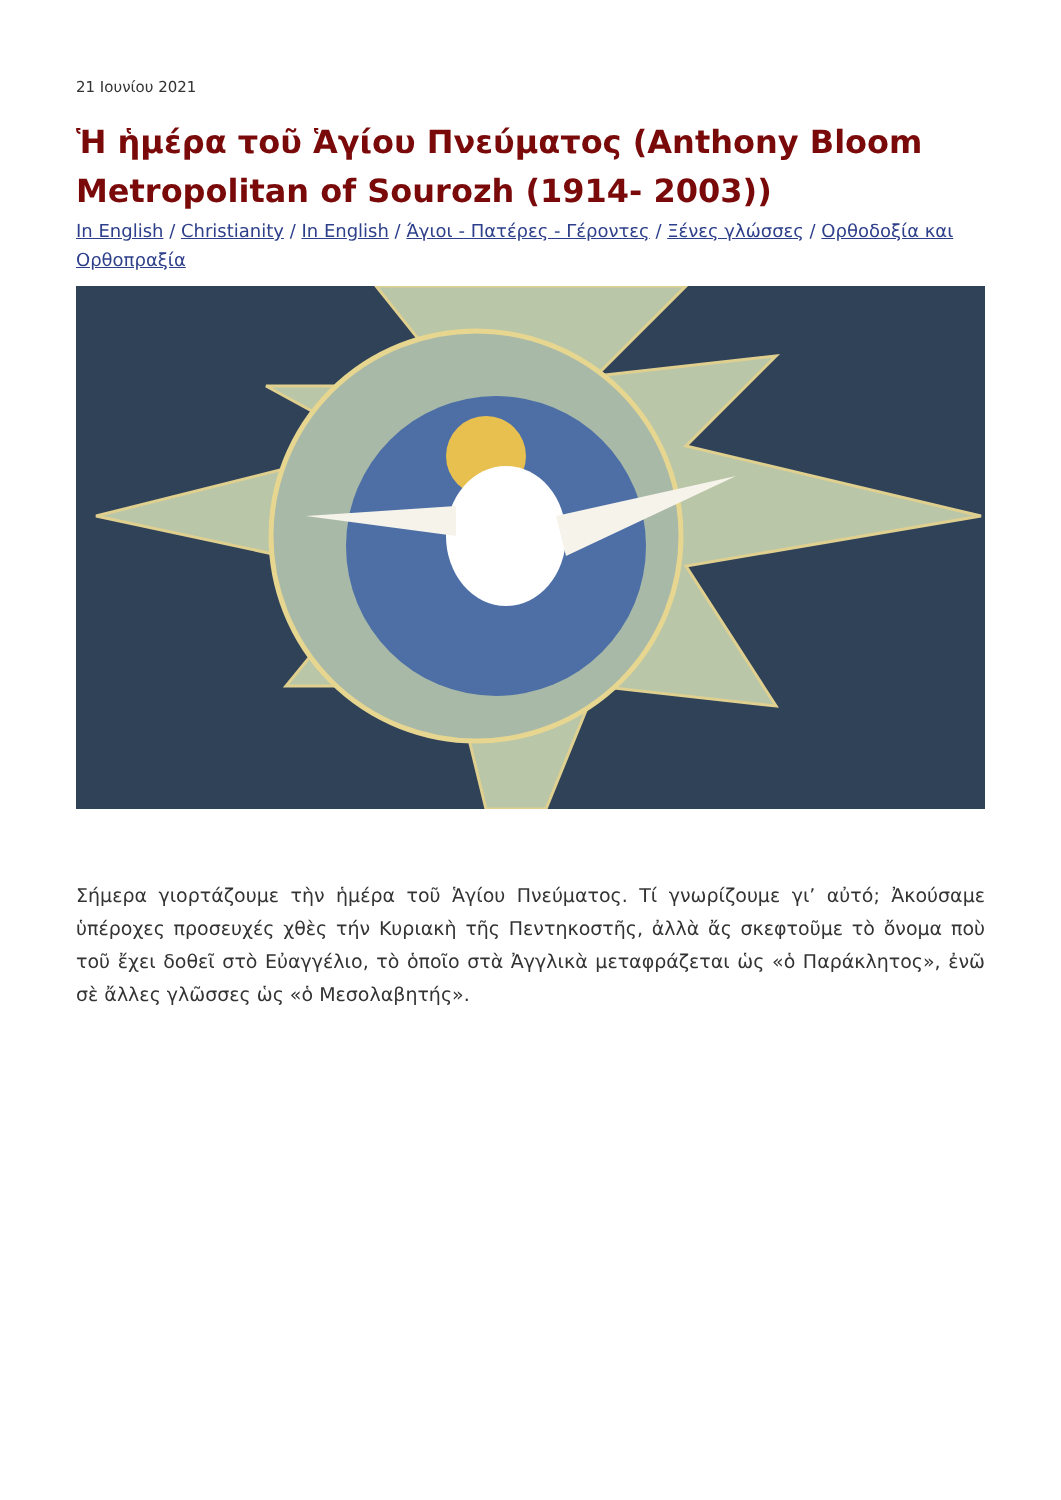21 Ιουνίου 2021
Ἡ ἡμέρα τοῦ Ἁγίου Πνεύματος (Anthony Bloom Metropolitan of Sourozh (1914- 2003))
In English / Christianity / In English / Άγιοι - Πατέρες - Γέροντες / Ξένες γλώσσες / Ορθοδοξία και Ορθοπραξία
Σήμερα γιορτάζουμε τὴν ἡμέρα τοῦ Ἁγίου Πνεύματος. Τί γνωρίζουμε γι’ αὐτό; Ἀκούσαμε ὑπέροχες προσευχές χθὲς τήν Κυριακὴ τῆς Πεντηκοστῆς, ἀλλὰ ἄς σκεφτοῦμε τὸ ὄνομα ποὺ τοῦ ἔχει δοθεῖ στὸ Εὐαγγέλιο, τὸ ὁποῖο στὰ Ἀγγλικὰ μεταφράζεται ὡς «ὁ Παράκλητος», ἐνῶ σὲ ἄλλες γλῶσσες ὡς «ὁ Μεσολαβητής».